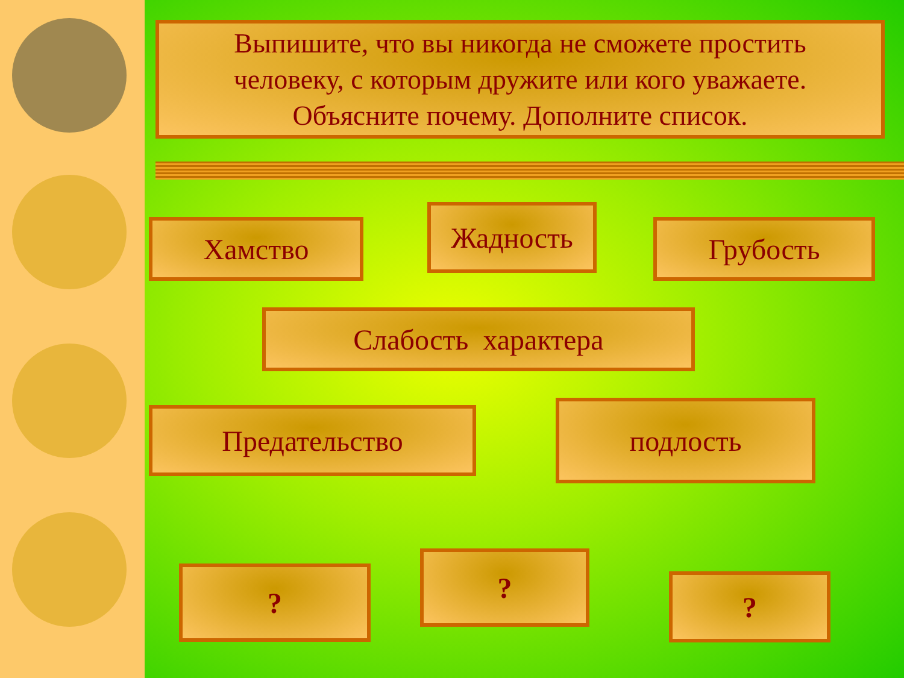Выпишите, что вы никогда не сможете простить
человеку, с которым дружите или кого уважаете.
Объясните почему. Дополните список.
Хамство Жадность Грубость
Слабость характера
Предательство подлость
? ?
?